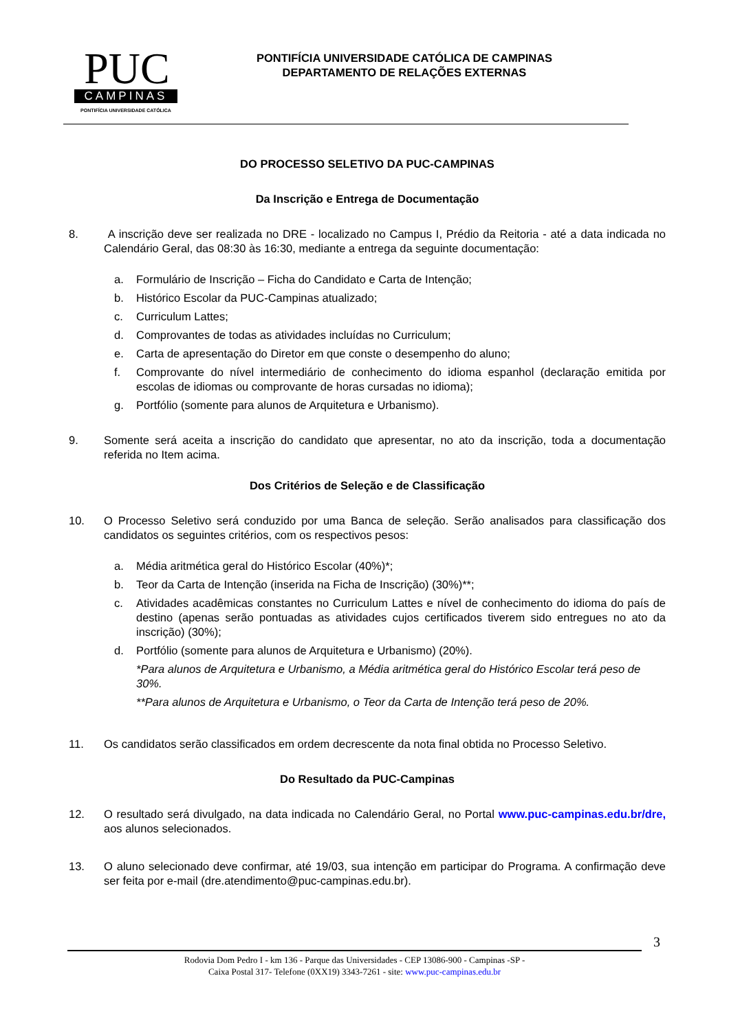PUC
CAMPINAS
PONTIFÍCIA UNIVERSIDADE CATÓLICA
PONTIFÍCIA UNIVERSIDADE CATÓLICA DE CAMPINAS
DEPARTAMENTO DE RELAÇÕES EXTERNAS
DO PROCESSO SELETIVO DA PUC-CAMPINAS
Da Inscrição e Entrega de Documentação
8. A inscrição deve ser realizada no DRE - localizado no Campus I, Prédio da Reitoria - até a data indicada no Calendário Geral, das 08:30 às 16:30, mediante a entrega da seguinte documentação:
a. Formulário de Inscrição – Ficha do Candidato e Carta de Intenção;
b. Histórico Escolar da PUC-Campinas atualizado;
c. Curriculum Lattes;
d. Comprovantes de todas as atividades incluídas no Curriculum;
e. Carta de apresentação do Diretor em que conste o desempenho do aluno;
f. Comprovante do nível intermediário de conhecimento do idioma espanhol (declaração emitida por escolas de idiomas ou comprovante de horas cursadas no idioma);
g. Portfólio (somente para alunos de Arquitetura e Urbanismo).
9. Somente será aceita a inscrição do candidato que apresentar, no ato da inscrição, toda a documentação referida no Item acima.
Dos Critérios de Seleção e de Classificação
10. O Processo Seletivo será conduzido por uma Banca de seleção. Serão analisados para classificação dos candidatos os seguintes critérios, com os respectivos pesos:
a. Média aritmética geral do Histórico Escolar (40%)*;
b. Teor da Carta de Intenção (inserida na Ficha de Inscrição) (30%)**;
c. Atividades acadêmicas constantes no Curriculum Lattes e nível de conhecimento do idioma do país de destino (apenas serão pontuadas as atividades cujos certificados tiverem sido entregues no ato da inscrição) (30%);
d. Portfólio (somente para alunos de Arquitetura e Urbanismo) (20%).
*Para alunos de Arquitetura e Urbanismo, a Média aritmética geral do Histórico Escolar terá peso de 30%.
**Para alunos de Arquitetura e Urbanismo, o Teor da Carta de Intenção terá peso de 20%.
11. Os candidatos serão classificados em ordem decrescente da nota final obtida no Processo Seletivo.
Do Resultado da PUC-Campinas
12. O resultado será divulgado, na data indicada no Calendário Geral, no Portal www.puc-campinas.edu.br/dre, aos alunos selecionados.
13. O aluno selecionado deve confirmar, até 19/03, sua intenção em participar do Programa. A confirmação deve ser feita por e-mail (dre.atendimento@puc-campinas.edu.br).
3
Rodovia Dom Pedro I - km 136 - Parque das Universidades - CEP 13086-900 - Campinas -SP -
Caixa Postal 317- Telefone (0XX19) 3343-7261 - site: www.puc-campinas.edu.br